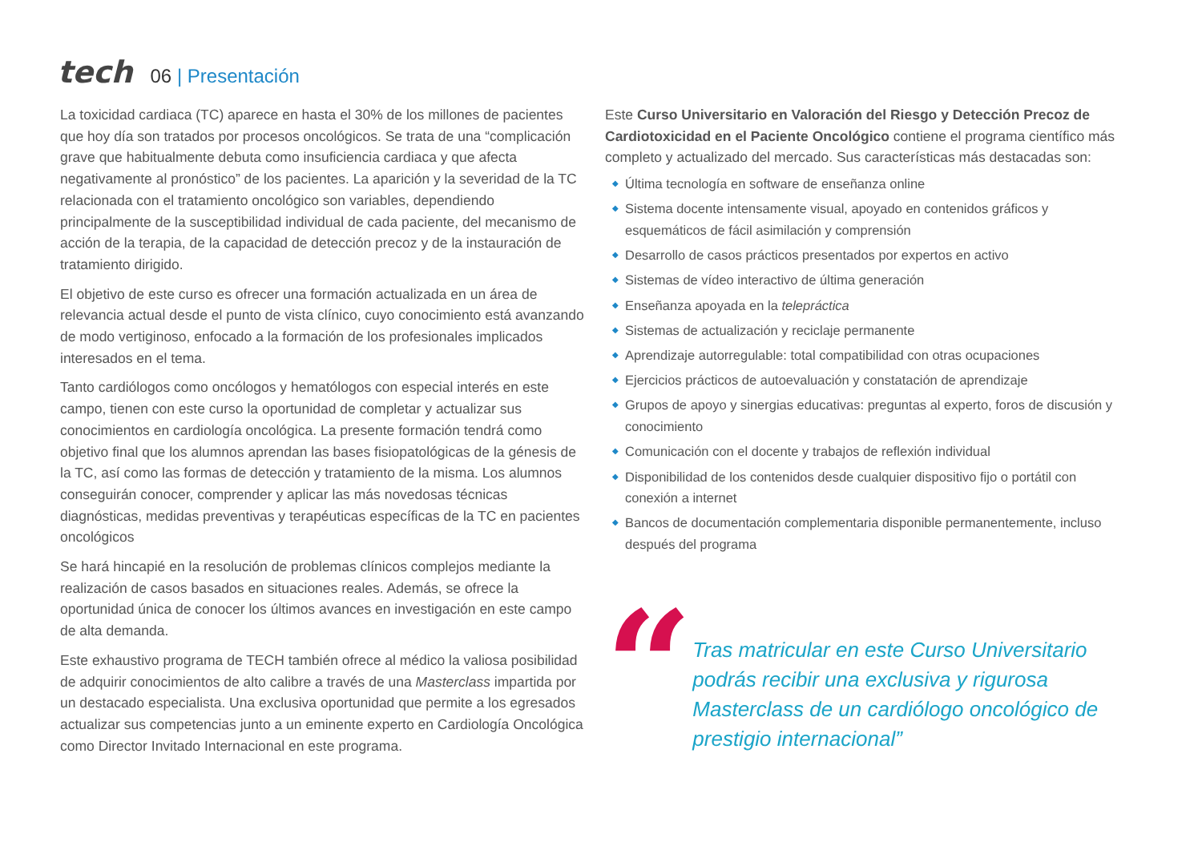tech
06 | Presentación
La toxicidad cardiaca (TC) aparece en hasta el 30% de los millones de pacientes que hoy día son tratados por procesos oncológicos. Se trata de una “complicación grave que habitualmente debuta como insuficiencia cardiaca y que afecta negativamente al pronóstico” de los pacientes. La aparición y la severidad de la TC relacionada con el tratamiento oncológico son variables, dependiendo principalmente de la susceptibilidad individual de cada paciente, del mecanismo de acción de la terapia, de la capacidad de detección precoz y de la instauración de tratamiento dirigido.
El objetivo de este curso es ofrecer una formación actualizada en un área de relevancia actual desde el punto de vista clínico, cuyo conocimiento está avanzando de modo vertiginoso, enfocado a la formación de los profesionales implicados interesados en el tema.
Tanto cardiólogos como oncólogos y hematólogos con especial interés en este campo, tienen con este curso la oportunidad de completar y actualizar sus conocimientos en cardiología oncológica. La presente formación tendrá como objetivo final que los alumnos aprendan las bases fisiopatológicas de la génesis de la TC, así como las formas de detección y tratamiento de la misma. Los alumnos conseguirán conocer, comprender y aplicar las más novedosas técnicas diagnósticas, medidas preventivas y terapéuticas específicas de la TC en pacientes oncológicos
Se hará hincapié en la resolución de problemas clínicos complejos mediante la realización de casos basados en situaciones reales. Además, se ofrece la oportunidad única de conocer los últimos avances en investigación en este campo de alta demanda.
Este exhaustivo programa de TECH también ofrece al médico la valiosa posibilidad de adquirir conocimientos de alto calibre a través de una Masterclass impartida por un destacado especialista. Una exclusiva oportunidad que permite a los egresados actualizar sus competencias junto a un eminente experto en Cardiología Oncológica como Director Invitado Internacional en este programa.
Este Curso Universitario en Valoración del Riesgo y Detección Precoz de Cardiotoxicidad en el Paciente Oncológico contiene el programa científico más completo y actualizado del mercado. Sus características más destacadas son:
◆ Última tecnología en software de enseñanza online
◆ Sistema docente intensamente visual, apoyado en contenidos gráficos y esquemáticos de fácil asimilación y comprensión
◆ Desarrollo de casos prácticos presentados por expertos en activo
◆ Sistemas de vídeo interactivo de última generación
◆ Enseñanza apoyada en la telepráctica
◆ Sistemas de actualización y reciclaje permanente
◆ Aprendizaje autorregulable: total compatibilidad con otras ocupaciones
◆ Ejercicios prácticos de autoevaluación y constatación de aprendizaje
◆ Grupos de apoyo y sinergias educativas: preguntas al experto, foros de discusión y conocimiento
◆ Comunicación con el docente y trabajos de reflexión individual
◆ Disponibilidad de los contenidos desde cualquier dispositivo fijo o portátil con conexión a internet
◆ Bancos de documentación complementaria disponible permanentemente, incluso después del programa
“
Tras matricular en este Curso Universitario podrás recibir una exclusiva y rigurosa Masterclass de un cardiólogo oncológico de prestigio internacional”